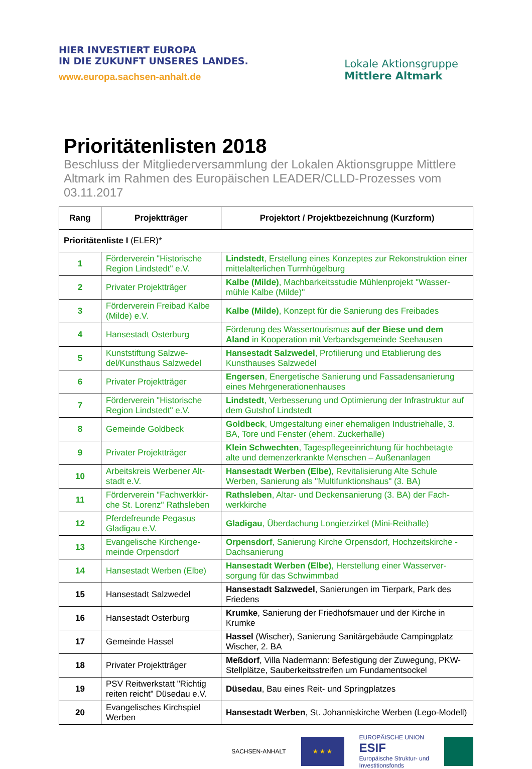HIER INVESTIERT EUROPA
IN DIE ZUKUNFT UNSERES LANDES.
www.europa.sachsen-anhalt.de
Lokale Aktionsgruppe
Mittlere Altmark
Prioritätenlisten 2018
Beschluss der Mitgliederversammlung der Lokalen Aktionsgruppe Mittlere Altmark im Rahmen des Europäischen LEADER/CLLD-Prozesses vom 03.11.2017
| Rang | Projektträger | Projektort / Projektbezeichnung (Kurzform) |
| --- | --- | --- |
| Prioritätenliste I (ELER)* | | |
| 1 | Förderverein "Historische Region Lindstedt" e.V. | Lindstedt , Erstellung eines Konzeptes zur Rekonstruktion einer mittelalterlichen Turmhügelburg |
| 2 | Privater Projektträger | Kalbe (Milde) , Machbarkeitsstudie Mühlenprojekt "Wasser-mühle Kalbe (Milde)" |
| 3 | Förderverein Freibad Kalbe (Milde) e.V. | Kalbe (Milde) , Konzept für die Sanierung des Freibades |
| 4 | Hansestadt Osterburg | Förderung des Wassertourismus auf der Biese und dem Aland in Kooperation mit Verbandsgemeinde Seehausen |
| 5 | Kunststiftung Salzwe-del/Kunsthaus Salzwedel | Hansestadt Salzwedel , Profilierung und Etablierung des Kunsthauses Salzwedel |
| 6 | Privater Projektträger | Engersen , Energetische Sanierung und Fassadensanierung eines Mehrgenerationenhauses |
| 7 | Förderverein "Historische Region Lindstedt" e.V. | Lindstedt , Verbesserung und Optimierung der Infrastruktur auf dem Gutshof Lindstedt |
| 8 | Gemeinde Goldbeck | Goldbeck , Umgestaltung einer ehemaligen Industriehalle, 3. BA, Tore und Fenster (ehem. Zuckerhalle) |
| 9 | Privater Projektträger | Klein Schwechten , Tagespflegeeinrichtung für hochbetagte alte und demenzerkrankte Menschen – Außenanlagen |
| 10 | Arbeitskreis Werbener Alt-stadt e.V. | Hansestadt Werben (Elbe) , Revitalisierung Alte Schule Werben, Sanierung als "Multifunktionshaus" (3. BA) |
| 11 | Förderverein "Fachwerkkir-che St. Lorenz" Rathsleben | Rathsleben , Altar- und Deckensanierung (3. BA) der Fach-werkkirche |
| 12 | Pferdefreunde Pegasus Gladigau e.V. | Gladigau , Überdachung Longierzirkel (Mini-Reithalle) |
| 13 | Evangelische Kirchenge-meinde Orpensdorf | Orpensdorf , Sanierung Kirche Orpensdorf, Hochzeitskirche - Dachsanierung |
| 14 | Hansestadt Werben (Elbe) | Hansestadt Werben (Elbe) , Herstellung einer Wasserver-sorgung für das Schwimmbad |
| 15 | Hansestadt Salzwedel | Hansestadt Salzwedel , Sanierungen im Tierpark, Park des Friedens |
| 16 | Hansestadt Osterburg | Krumke , Sanierung der Friedhofsmauer und der Kirche in Krumke |
| 17 | Gemeinde Hassel | Hassel (Wischer), Sanierung Sanitärgebäude Campingplatz Wischer, 2. BA |
| 18 | Privater Projektträger | Meßdorf , Villa Nadermann: Befestigung der Zuwegung, PKW-Stellplätze, Sauberkeitsstreifen um Fundamentsockel |
| 19 | PSV Reitwerkstatt "Richtig reiten reicht" Düsedau e.V. | Düsedau , Bau eines Reit- und Springplatzes |
| 20 | Evangelisches Kirchspiel Werben | Hansestadt Werben , St. Johanniskirche Werben (Lego-Modell) |
SACHSEN-ANHALT
★ ★ ★
EUROPÄISCHE UNION
ESIF
Europäische Struktur- und
Investitionsfonds